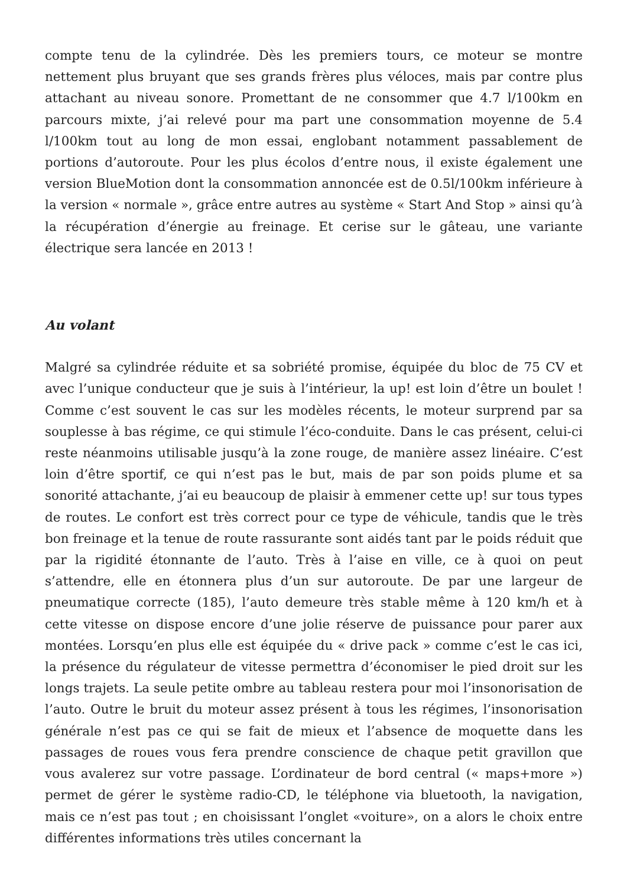compte tenu de la cylindrée. Dès les premiers tours, ce moteur se montre nettement plus bruyant que ses grands frères plus véloces, mais par contre plus attachant au niveau sonore. Promettant de ne consommer que 4.7 l/100km en parcours mixte, j’ai relevé pour ma part une consommation moyenne de 5.4 l/100km tout au long de mon essai, englobant notamment passablement de portions d’autoroute. Pour les plus écolos d’entre nous, il existe également une version BlueMotion dont la consommation annoncée est de 0.5l/100km inférieure à la version « normale », grâce entre autres au système « Start And Stop » ainsi qu’à la récupération d’énergie au freinage. Et cerise sur le gâteau, une variante électrique sera lancée en 2013 !
Au volant
Malgré sa cylindrée réduite et sa sobriété promise, équipée du bloc de 75 CV et avec l’unique conducteur que je suis à l’intérieur, la up! est loin d’être un boulet ! Comme c’est souvent le cas sur les modèles récents, le moteur surprend par sa souplesse à bas régime, ce qui stimule l’éco-conduite. Dans le cas présent, celui-ci reste néanmoins utilisable jusqu’à la zone rouge, de manière assez linéaire. C’est loin d’être sportif, ce qui n’est pas le but, mais de par son poids plume et sa sonorité attachante, j’ai eu beaucoup de plaisir à emmener cette up! sur tous types de routes. Le confort est très correct pour ce type de véhicule, tandis que le très bon freinage et la tenue de route rassurante sont aidés tant par le poids réduit que par la rigidité étonnante de l’auto. Très à l’aise en ville, ce à quoi on peut s’attendre, elle en étonnera plus d’un sur autoroute. De par une largeur de pneumatique correcte (185), l’auto demeure très stable même à 120 km/h et à cette vitesse on dispose encore d’une jolie réserve de puissance pour parer aux montées. Lorsqu’en plus elle est équipée du « drive pack » comme c’est le cas ici, la présence du régulateur de vitesse permettra d’économiser le pied droit sur les longs trajets. La seule petite ombre au tableau restera pour moi l’insonorisation de l’auto. Outre le bruit du moteur assez présent à tous les régimes, l’insonorisation générale n’est pas ce qui se fait de mieux et l’absence de moquette dans les passages de roues vous fera prendre conscience de chaque petit gravillon que vous avalerez sur votre passage. L’ordinateur de bord central (« maps+more ») permet de gérer le système radio-CD, le téléphone via bluetooth, la navigation, mais ce n’est pas tout ; en choisissant l’onglet «voiture», on a alors le choix entre différentes informations très utiles concernant la